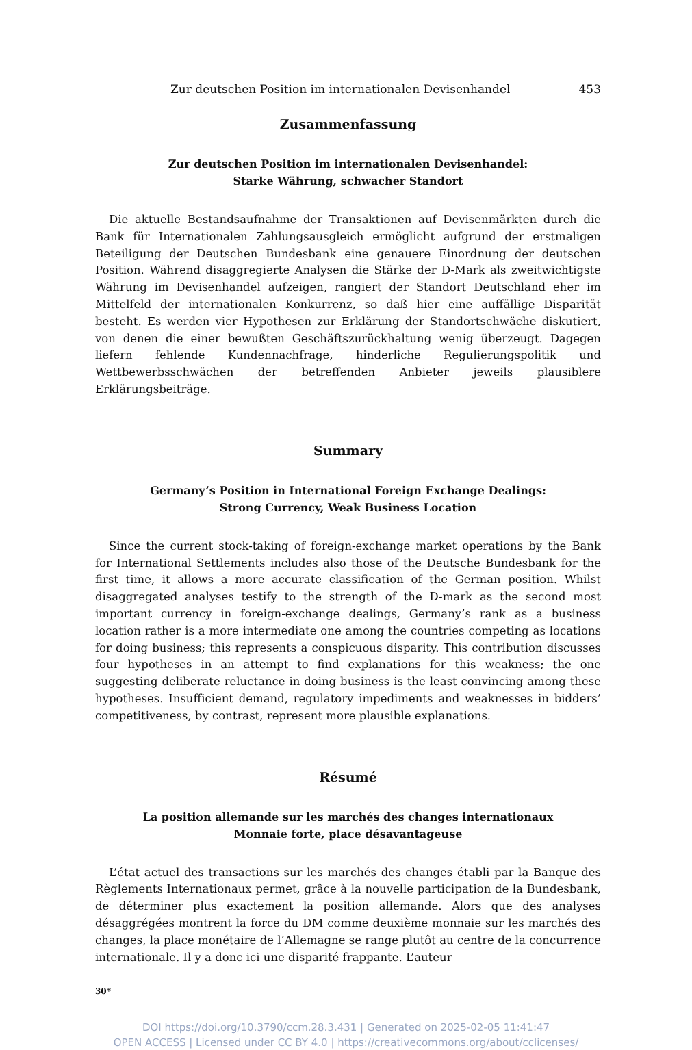Zur deutschen Position im internationalen Devisenhandel 453
Zusammenfassung
Zur deutschen Position im internationalen Devisenhandel:
Starke Währung, schwacher Standort
Die aktuelle Bestandsaufnahme der Transaktionen auf Devisenmärkten durch die Bank für Internationalen Zahlungsausgleich ermöglicht aufgrund der erstmaligen Beteiligung der Deutschen Bundesbank eine genauere Einordnung der deutschen Position. Während disaggregierte Analysen die Stärke der D-Mark als zweitwichtigste Währung im Devisenhandel aufzeigen, rangiert der Standort Deutschland eher im Mittelfeld der internationalen Konkurrenz, so daß hier eine auffällige Disparität besteht. Es werden vier Hypothesen zur Erklärung der Standortschwäche diskutiert, von denen die einer bewußten Geschäftszurückhaltung wenig überzeugt. Dagegen liefern fehlende Kundennachfrage, hinderliche Regulierungspolitik und Wettbewerbsschwächen der betreffenden Anbieter jeweils plausiblere Erklärungsbeiträge.
Summary
Germany’s Position in International Foreign Exchange Dealings:
Strong Currency, Weak Business Location
Since the current stock-taking of foreign-exchange market operations by the Bank for International Settlements includes also those of the Deutsche Bundesbank for the first time, it allows a more accurate classification of the German position. Whilst disaggregated analyses testify to the strength of the D-mark as the second most important currency in foreign-exchange dealings, Germany’s rank as a business location rather is a more intermediate one among the countries competing as locations for doing business; this represents a conspicuous disparity. This contribution discusses four hypotheses in an attempt to find explanations for this weakness; the one suggesting deliberate reluctance in doing business is the least convincing among these hypotheses. Insufficient demand, regulatory impediments and weaknesses in bidders’ competitiveness, by contrast, represent more plausible explanations.
Résumé
La position allemande sur les marchés des changes internationaux
Monnaie forte, place désavantageuse
L’état actuel des transactions sur les marchés des changes établi par la Banque des Règlements Internationaux permet, grâce à la nouvelle participation de la Bundesbank, de déterminer plus exactement la position allemande. Alors que des analyses désaggrégées montrent la force du DM comme deuxième monnaie sur les marchés des changes, la place monétaire de l’Allemagne se range plutôt au centre de la concurrence internationale. Il y a donc ici une disparité frappante. L’auteur
30*
DOI https://doi.org/10.3790/ccm.28.3.431 | Generated on 2025-02-05 11:41:47
OPEN ACCESS | Licensed under CC BY 4.0 | https://creativecommons.org/about/cclicenses/